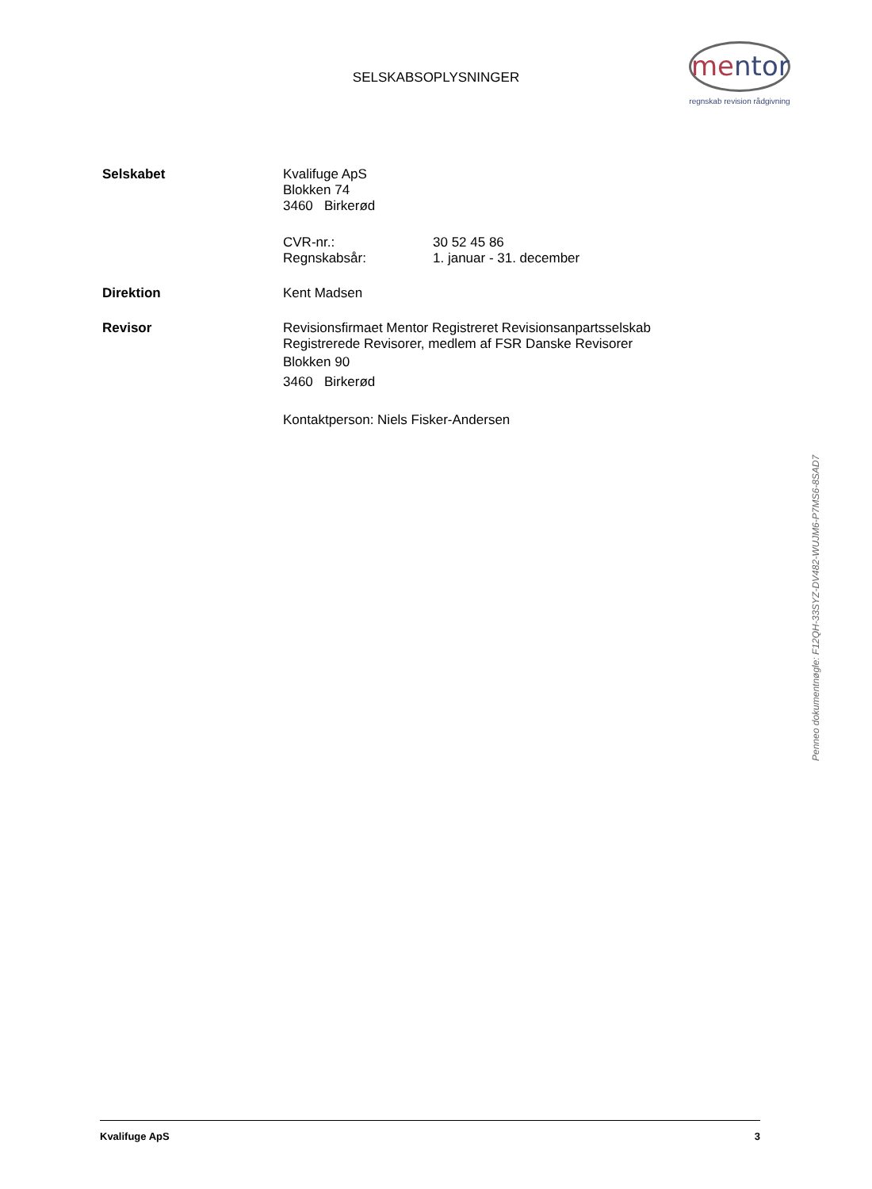SELSKABSOPLYSNINGER
mentor
regnskab revision rådgivning
Selskabet Kvalifuge ApS
Blokken 74
3460 Birkerød
CVR-nr.: 30 52 45 86
Regnskabsår: 1. januar - 31. december
Direktion Kent Madsen
Revisor Revisionsfirmaet Mentor Registreret Revisionsanpartsselskab
Registrerede Revisorer, medlem af FSR Danske Revisorer
Blokken 90
3460 Birkerød
Kontaktperson: Niels Fisker-Andersen
Penneo dokumentnøgle: F12QH-33SYZ-DV482-WUJM6-P7MS6-8SAD7
Kvalifuge ApS 3